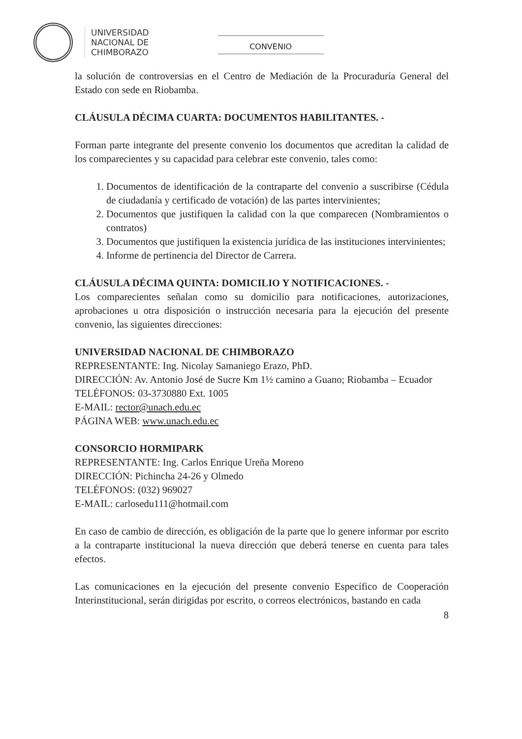UNIVERSIDAD
NACIONAL DE
CHIMBORAZO
CONVENIO
la solución de controversias en el Centro de Mediación de la Procuraduría General del Estado con sede en Riobamba.
CLÁUSULA DÉCIMA CUARTA: DOCUMENTOS HABILITANTES. -
Forman parte integrante del presente convenio los documentos que acreditan la calidad de los comparecientes y su capacidad para celebrar este convenio, tales como:
1. Documentos de identificación de la contraparte del convenio a suscribirse (Cédula de ciudadanía y certificado de votación) de las partes intervinientes;
2. Documentos que justifiquen la calidad con la que comparecen (Nombramientos o contratos)
3. Documentos que justifiquen la existencia jurídica de las instituciones intervinientes;
4. Informe de pertinencia del Director de Carrera.
CLÁUSULA DÉCIMA QUINTA: DOMICILIO Y NOTIFICACIONES. -
Los comparecientes señalan como su domicilio para notificaciones, autorizaciones, aprobaciones u otra disposición o instrucción necesaria para la ejecución del presente convenio, las siguientes direcciones:
UNIVERSIDAD NACIONAL DE CHIMBORAZO
REPRESENTANTE: Ing. Nicolay Samaniego Erazo, PhD.
DIRECCIÓN: Av. Antonio José de Sucre Km 1½ camino a Guano; Riobamba – Ecuador
TELÉFONOS: 03-3730880 Ext. 1005
E-MAIL: rector@unach.edu.ec
PÁGINA WEB: www.unach.edu.ec
CONSORCIO HORMIPARK
REPRESENTANTE: Ing. Carlos Enrique Ureña Moreno
DIRECCIÓN: Pichincha 24-26 y Olmedo
TELÉFONOS: (032) 969027
E-MAIL: carlosedu111@hotmail.com
En caso de cambio de dirección, es obligación de la parte que lo genere informar por escrito a la contraparte institucional la nueva dirección que deberá tenerse en cuenta para tales efectos.
Las comunicaciones en la ejecución del presente convenio Específico de Cooperación Interinstitucional, serán dirigidas por escrito, o correos electrónicos, bastando en cada
8